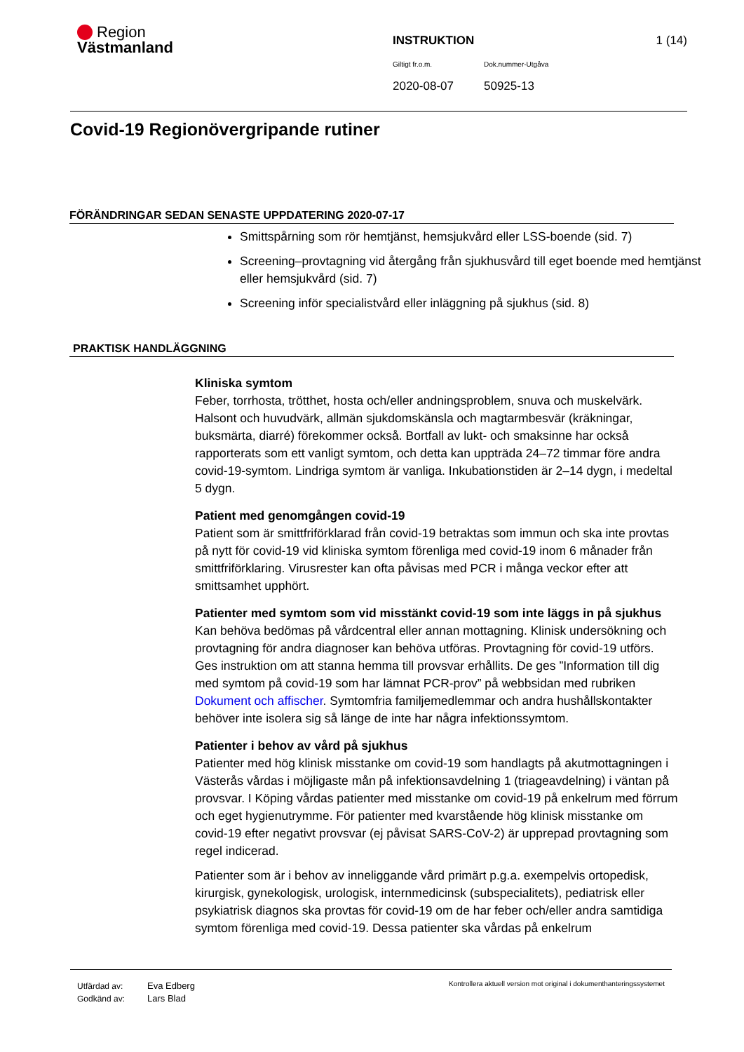Region
Västmanland
INSTRUKTION 1 (14)
Giltigt fr.o.m. Dok.nummer-Utgåva
2020-08-07 50925-13
Covid-19 Regionövergripande rutiner
FÖRÄNDRINGAR SEDAN SENASTE UPPDATERING 2020-07-17
Smittspårning som rör hemtjänst, hemsjukvård eller LSS-boende (sid. 7)
Screening–provtagning vid återgång från sjukhusvård till eget boende med hemtjänst eller hemsjukvård (sid. 7)
Screening inför specialistvård eller inläggning på sjukhus (sid. 8)
PRAKTISK HANDLÄGGNING
Kliniska symtom
Feber, torrhosta, trötthet, hosta och/eller andningsproblem, snuva och muskelvärk. Halsont och huvudvärk, allmän sjukdomskänsla och magtarmbesvär (kräkningar, buksmärta, diarré) förekommer också. Bortfall av lukt- och smaksinne har också rapporterats som ett vanligt symtom, och detta kan uppträda 24–72 timmar före andra covid-19-symtom. Lindriga symtom är vanliga. Inkubationstiden är 2–14 dygn, i medeltal 5 dygn.
Patient med genomgången covid-19
Patient som är smittfriförklarad från covid-19 betraktas som immun och ska inte provtas på nytt för covid-19 vid kliniska symtom förenliga med covid-19 inom 6 månader från smittfriförklaring. Virusrester kan ofta påvisas med PCR i många veckor efter att smittsamhet upphört.
Patienter med symtom som vid misstänkt covid-19 som inte läggs in på sjukhus
Kan behöva bedömas på vårdcentral eller annan mottagning. Klinisk undersökning och provtagning för andra diagnoser kan behöva utföras. Provtagning för covid-19 utförs. Ges instruktion om att stanna hemma till provsvar erhållits. De ges ”Information till dig med symtom på covid-19 som har lämnat PCR-prov” på webbsidan med rubriken Dokument och affischer. Symtomfria familjemedlemmar och andra hushållskontakter behöver inte isolera sig så länge de inte har några infektionssymtom.
Patienter i behov av vård på sjukhus
Patienter med hög klinisk misstanke om covid-19 som handlagts på akutmottagningen i Västerås vårdas i möjligaste mån på infektionsavdelning 1 (triageavdelning) i väntan på provsvar. I Köping vårdas patienter med misstanke om covid-19 på enkelrum med förrum och eget hygienutrymme. För patienter med kvarstående hög klinisk misstanke om covid-19 efter negativt provsvar (ej påvisat SARS-CoV-2) är upprepad provtagning som regel indicerad.
Patienter som är i behov av inneliggande vård primärt p.g.a. exempelvis ortopedisk, kirurgisk, gynekologisk, urologisk, internmedicinsk (subspecialitets), pediatrisk eller psykiatrisk diagnos ska provtas för covid-19 om de har feber och/eller andra samtidiga symtom förenliga med covid-19. Dessa patienter ska vårdas på enkelrum
Utfärdad av:
Godkänd av:
Eva Edberg
Lars Blad
Kontrollera aktuell version mot original i dokumenthanteringssystemet